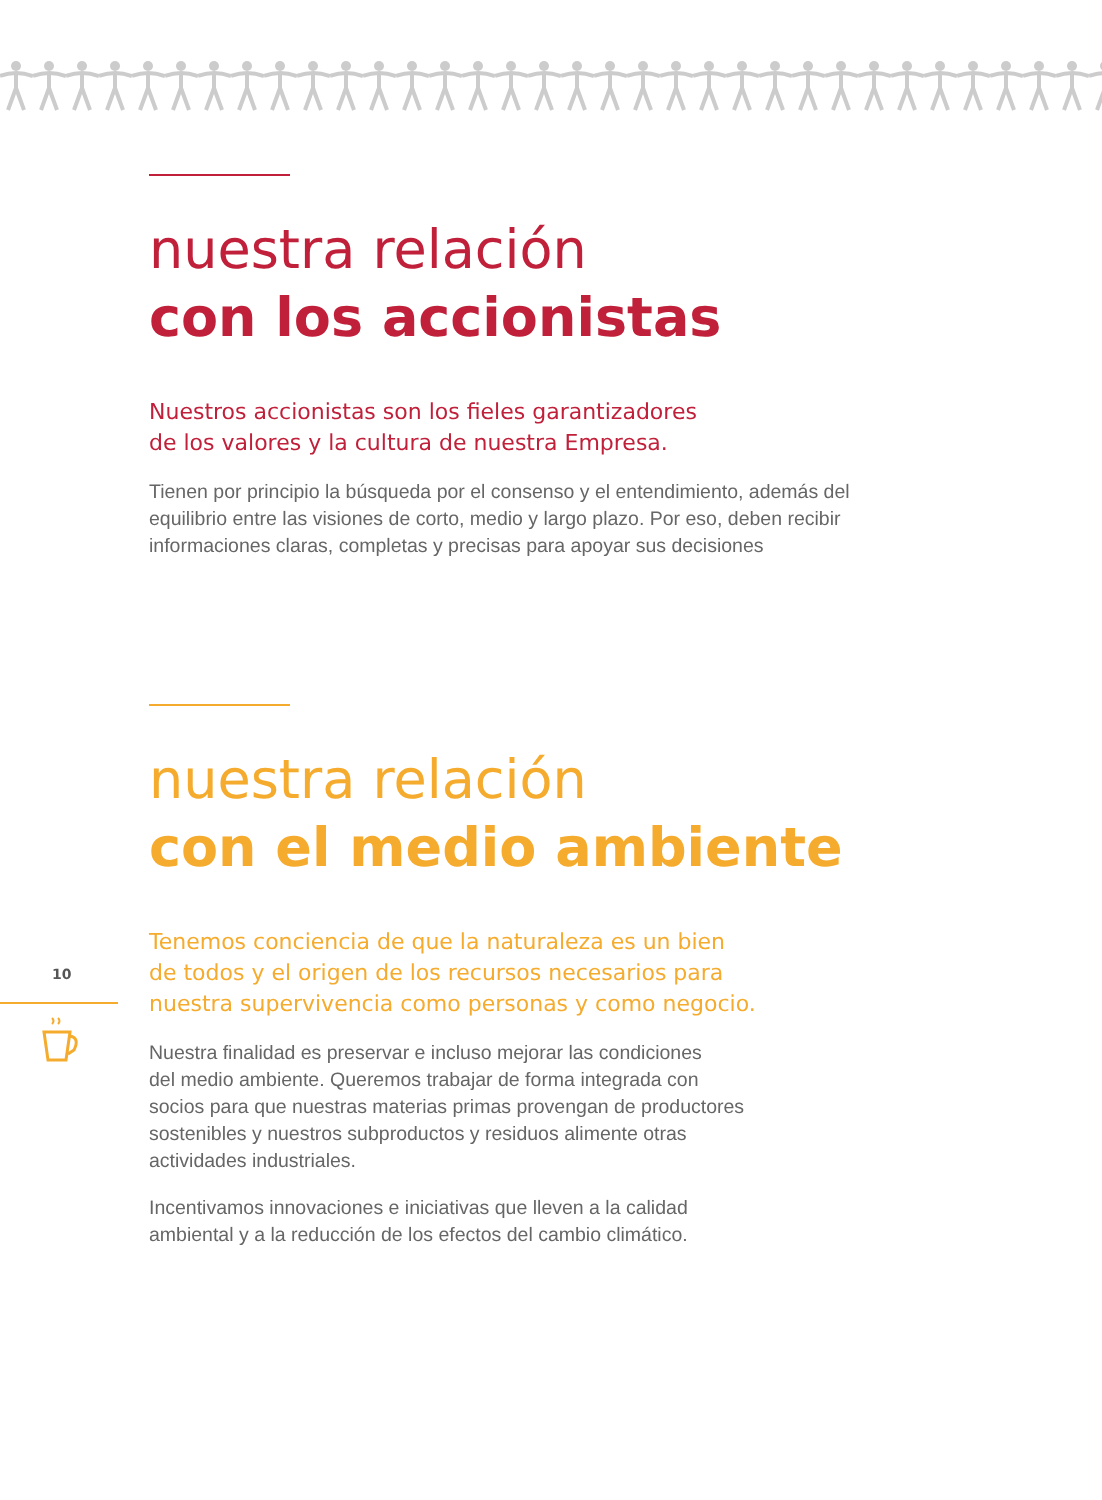nuestra relación
con los accionistas
Nuestros accionistas son los fieles garantizadores
de los valores y la cultura de nuestra Empresa.
Tienen por principio la búsqueda por el consenso y el entendimiento, además del equilibrio entre las visiones de corto, medio y largo plazo. Por eso, deben recibir informaciones claras, completas y precisas para apoyar sus decisiones
nuestra relación
con el medio ambiente
10
Tenemos conciencia de que la naturaleza es un bien
de todos y el origen de los recursos necesarios para
nuestra supervivencia como personas y como negocio.
Nuestra finalidad es preservar e incluso mejorar las condiciones
del medio ambiente. Queremos trabajar de forma integrada con
socios para que nuestras materias primas provengan de productores
sostenibles y nuestros subproductos y residuos alimente otras
actividades industriales.
Incentivamos innovaciones e iniciativas que lleven a la calidad
ambiental y a la reducción de los efectos del cambio climático.